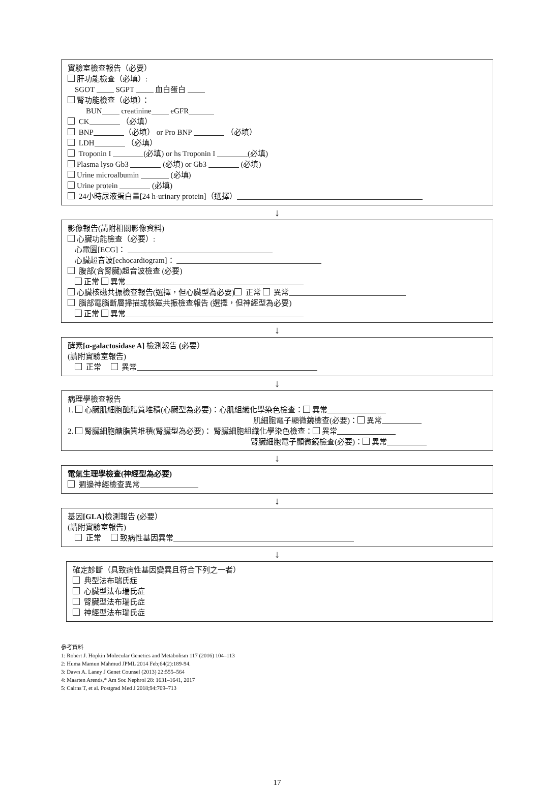實驗室檢查報告（必要）
肝功能檢查（必填）:
SGOT SGPT 血白蛋白
腎功能檢查（必填）：
BUN creatinine eGFR
CK （必填）
BNP （必填） or Pro BNP （必填）
LDH （必填）
Troponin I (必填) or hs Troponin I (必填)
Plasma lyso Gb3 (必填) or Gb3 (必填)
Urine microalbumin (必填)
Urine protein (必填)
24小時尿液蛋白量[24 h-urinary protein]（選擇）
↓
影像報告(請附相關影像資料)
心臟功能檢查（必要）:
心電圖[ECG]：
心臟超音波[echocardiogram]：
腹部(含腎臟)超音波檢查 (必要)
正常 異常
心臟核磁共振檢查報告(選擇，但心臟型為必要) 正常 異常
腦部電腦斷層掃描或核磁共振檢查報告 (選擇，但神經型為必要)
正常 異常
↓
酵素[α-galactosidase A] 檢測報告 (必要）
(請附實驗室報告)
正常 異常
↓
病理學檢查報告
1. 心臟肌細胞醣脂質堆積(心臟型為必要)：心肌組織化學染色檢查： 異常
肌細胞電子顯微鏡檢查(必要)： 異常
2. 腎臟細胞醣脂質堆積(腎臟型為必要)： 腎臟細胞組織化學染色檢查： 異常
腎臟細胞電子顯微鏡檢查(必要)： 異常
↓
電氣生理學檢查(神經型為必要)
週邊神經檢查異常
↓
基因[GLA] 檢測報告 (必要）
(請附實驗室報告)
正常 致病性基因異常
↓
確定診斷（具致病性基因變異且符合下列之一者）
典型法布瑞氏症
心臟型法布瑞氏症
腎臟型法布瑞氏症
神經型法布瑞氏症
參考資料
1: Robert J. Hopkin Molecular Genetics and Metabolism 117 (2016) 104–113
2: Huma Mamun Mahmud JPML 2014 Feb;64(2):189-94.
3: Dawn A. Laney J Genet Counsel (2013) 22:555–564
4: Maarten Arends,* Am Soc Nephrol 28: 1631–1641, 2017
5: Cairns T, et al. Postgrad Med J 2018;94:709–713
17